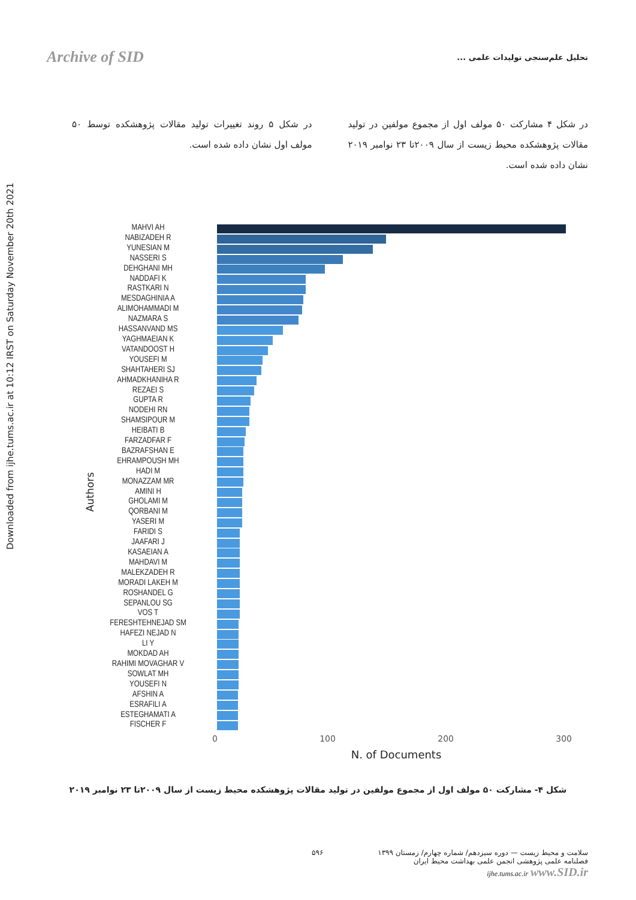Downloaded from ijhe.tums.ac.ir at 10:12 IRST on Saturday November 20th 2021
Archive of SID تحلیل علم‌سنجی تولیدات علمی ...
در شکل ۴ مشارکت ۵۰ مولف اول از مجموع مولفین در تولید مقالات پژوهشکده محیط زیست از سال ۲۰۰۹تا ۲۳ نوامبر ۲۰۱۹ نشان داده شده است.
در شکل ۵ روند تغییرات تولید مقالات پژوهشکده توسط ۵۰ مولف اول نشان داده شده است.
Authors
MAHVI AH
NABIZADEH R
YUNESIAN M
NASSERI S
DEHGHANI MH
NADDAFI K
RASTKARI N
MESDAGHINIA A
ALIMOHAMMADI M
NAZMARA S
HASSANVAND MS
YAGHMAEIAN K
VATANDOOST H
YOUSEFI M
SHAHTAHERI SJ
AHMADKHANIHA R
REZAEI S
GUPTA R
NODEHI RN
SHAMSIPOUR M
HEIBATI B
FARZADFAR F
BAZRAFSHAN E
EHRAMPOUSH MH
HADI M
MONAZZAM MR
AMINI H
GHOLAMI M
QORBANI M
YASERI M
FARIDI S
JAAFARI J
KASAEIAN A
MAHDAVI M
MALEKZADEH R
MORADI LAKEH M
ROSHANDEL G
SEPANLOU SG
VOS T
FERESHTEHNEJAD SM
HAFEZI NEJAD N
LI Y
MOKDAD AH
RAHIMI MOVAGHAR V
SOWLAT MH
YOUSEFI N
AFSHIN A
ESRAFILI A
ESTEGHAMATI A
FISCHER F
0 100 200 300
N. of Documents
شکل ۴- مشارکت ۵۰ مولف اول از مجموع مولفین در تولید مقالات پژوهشکده محیط زیست از سال ۲۰۰۹تا ۲۳ نوامبر ۲۰۱۹
۵۹۶ سلامت و محیط زیست — دوره سیزدهم/ شماره چهارم/ زمستان ۱۳۹۹
فصلنامه علمی پژوهشی انجمن علمی بهداشت محیط ایران
ijhe.tums.ac.ir www.SID.ir